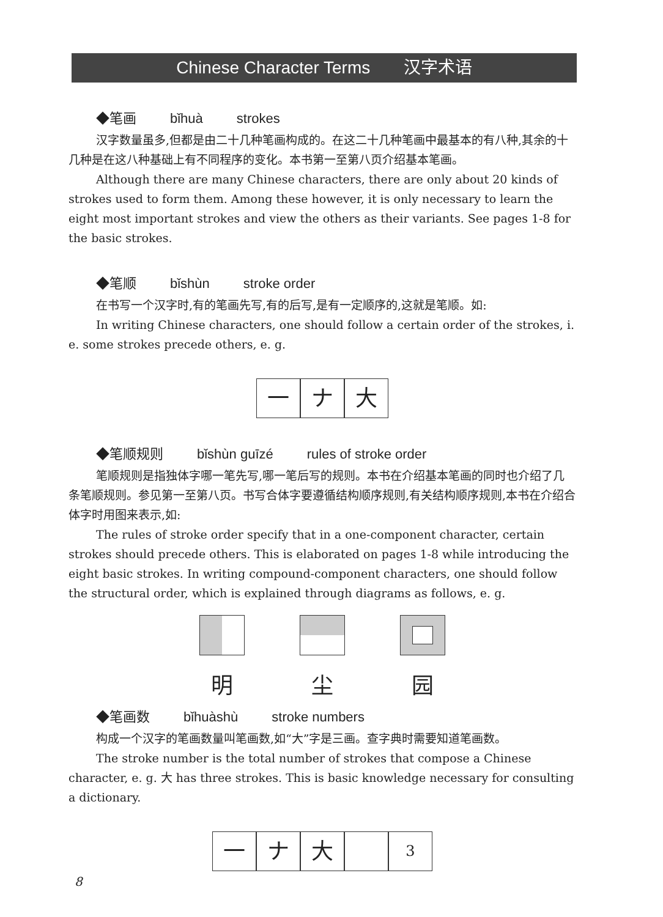Chinese Character Terms 汉字术语
◆笔画 bǐhuà strokes
汉字数量虽多,但都是由二十几种笔画构成的。在这二十几种笔画中最基本的有八种,其余的十几种是在这八种基础上有不同程序的变化。本书第一至第八页介绍基本笔画。
Although there are many Chinese characters, there are only about 20 kinds of strokes used to form them. Among these however, it is only necessary to learn the eight most important strokes and view the others as their variants. See pages 1-8 for the basic strokes.
◆笔顺 bǐshùn stroke order
在书写一个汉字时,有的笔画先写,有的后写,是有一定顺序的,这就是笔顺。如:
In writing Chinese characters, one should follow a certain order of the strokes, i. e. some strokes precede others, e. g.
一 ナ 大
◆笔顺规则 bǐshùn guīzé rules of stroke order
笔顺规则是指独体字哪一笔先写,哪一笔后写的规则。本书在介绍基本笔画的同时也介绍了几条笔顺规则。参见第一至第八页。书写合体字要遵循结构顺序规则,有关结构顺序规则,本书在介绍合体字时用图来表示,如:
The rules of stroke order specify that in a one-component character, certain strokes should precede others. This is elaborated on pages 1-8 while introducing the eight basic strokes. In writing compound-component characters, one should follow the structural order, which is explained through diagrams as follows, e. g.
明 尘 园
◆笔画数 bǐhuàshù stroke numbers
构成一个汉字的笔画数量叫笔画数,如“大”字是三画。查字典时需要知道笔画数。
The stroke number is the total number of strokes that compose a Chinese character, e. g. 大 has three strokes. This is basic knowledge necessary for consulting a dictionary.
一 ナ 大
3
8